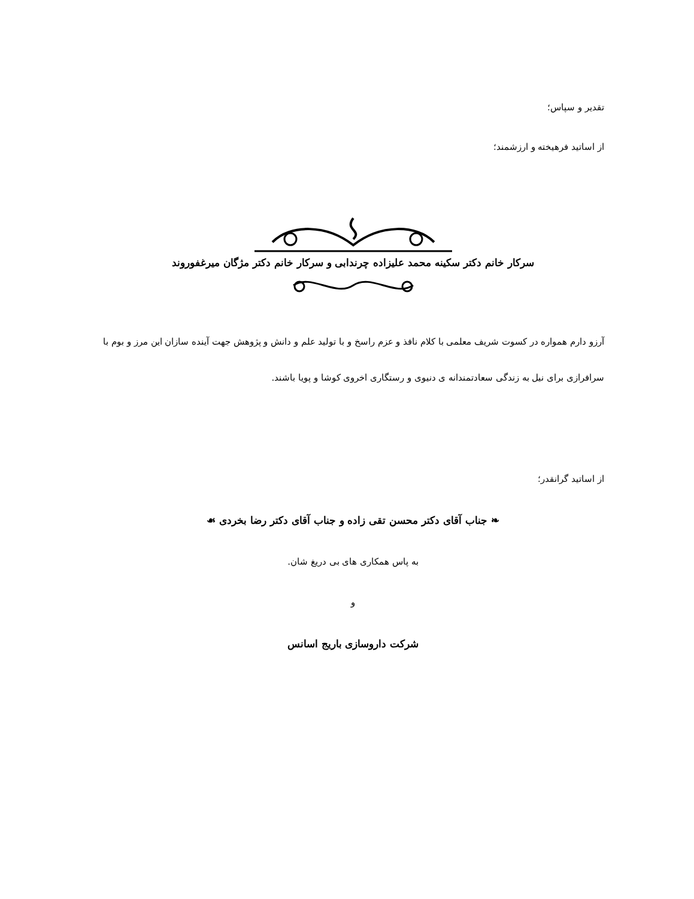تقدیر و سپاس؛
از اساتید فرهیخته و ارزشمند؛
سرکار خانم دکتر سکینه محمد علیزاده چرندابی و سرکار خانم دکتر مژگان میرغفوروند
آرزو دارم همواره در کسوت شریف معلمی با کلام نافذ و عزم راسخ و با تولید علم و دانش و پژوهش جهت آینده سازان این مرز و بوم با سرافرازی برای نیل به زندگی سعادتمندانه ی دنیوی و رستگاری اخروی کوشا و پویا باشند.
از اساتید گرانقدر؛
❧ جناب آقای دکتر محسن تقی زاده و جناب آقای دکتر رضا بخردی ☙
به پاس همکاری های بی دریغ شان.
و
شرکت داروسازی باریج اسانس